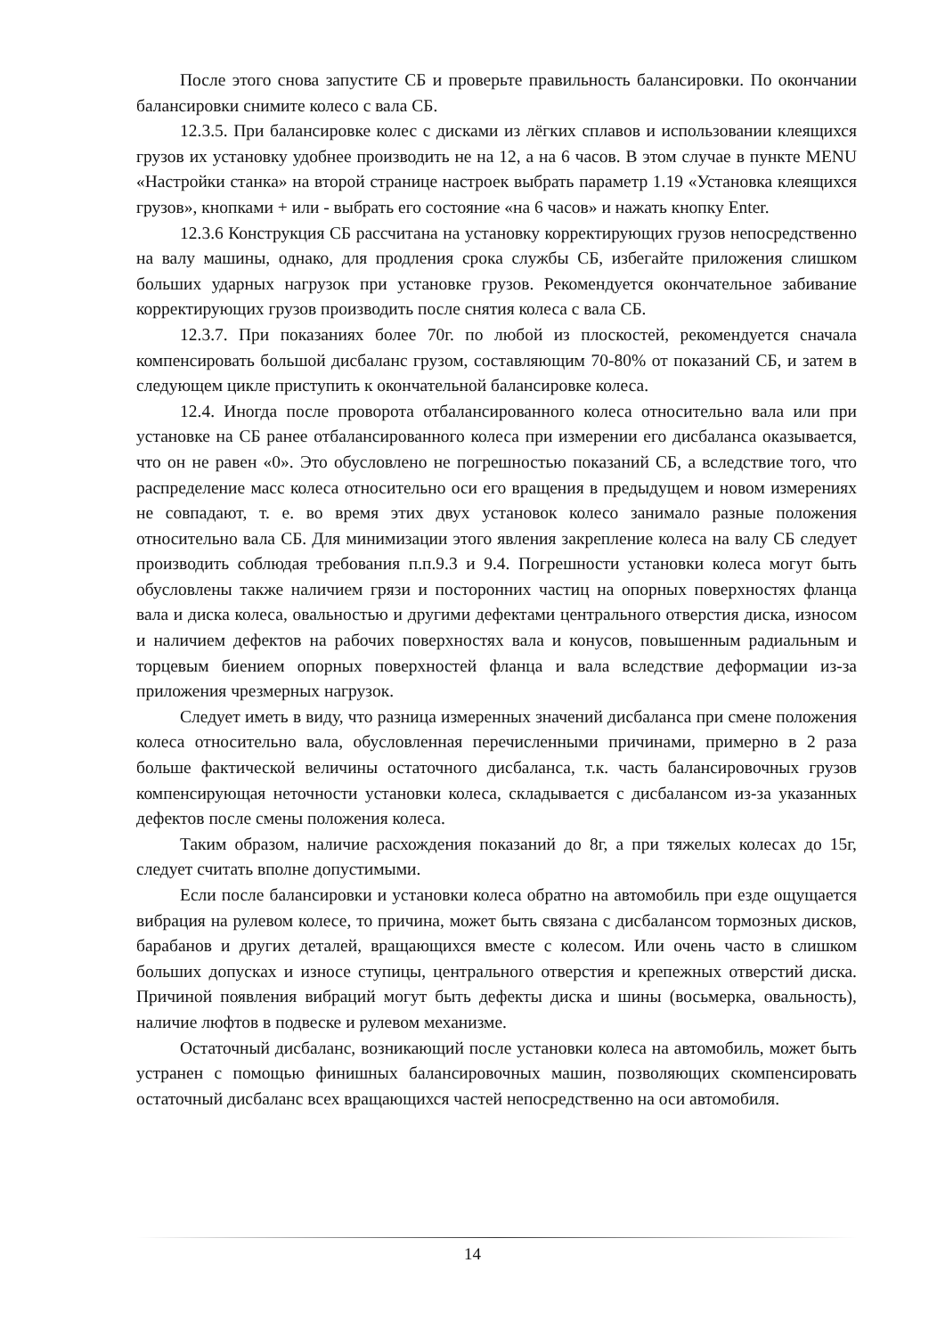После этого снова запустите СБ и проверьте правильность балансировки. По окончании балансировки снимите колесо с вала СБ.
12.3.5. При балансировке колес с дисками из лёгких сплавов и использовании клеящихся грузов их установку удобнее производить не на 12, а на 6 часов. В этом случае в пункте MENU «Настройки станка» на второй странице настроек выбрать параметр 1.19 «Установка клеящихся грузов», кнопками + или - выбрать его состояние «на 6 часов» и нажать кнопку Enter.
12.3.6 Конструкция СБ рассчитана на установку корректирующих грузов непосредственно на валу машины, однако, для продления срока службы СБ, избегайте приложения слишком больших ударных нагрузок при установке грузов. Рекомендуется окончательное забивание корректирующих грузов производить после снятия колеса с вала СБ.
12.3.7. При показаниях более 70г. по любой из плоскостей, рекомендуется сначала компенсировать большой дисбаланс грузом, составляющим 70-80% от показаний СБ, и затем в следующем цикле приступить к окончательной балансировке колеса.
12.4. Иногда после проворота отбалансированного колеса относительно вала или при установке на СБ ранее отбалансированного колеса при измерении его дисбаланса оказывается, что он не равен «0». Это обусловлено не погрешностью показаний СБ, а вследствие того, что распределение масс колеса относительно оси его вращения в предыдущем и новом измерениях не совпадают, т. е. во время этих двух установок колесо занимало разные положения относительно вала СБ. Для минимизации этого явления закрепление колеса на валу СБ следует производить соблюдая требования п.п.9.3 и 9.4. Погрешности установки колеса могут быть обусловлены также наличием грязи и посторонних частиц на опорных поверхностях фланца вала и диска колеса, овальностью и другими дефектами центрального отверстия диска, износом и наличием дефектов на рабочих поверхностях вала и конусов, повышенным радиальным и торцевым биением опорных поверхностей фланца и вала вследствие деформации из-за приложения чрезмерных нагрузок.
Следует иметь в виду, что разница измеренных значений дисбаланса при смене положения колеса относительно вала, обусловленная перечисленными причинами, примерно в 2 раза больше фактической величины остаточного дисбаланса, т.к. часть балансировочных грузов компенсирующая неточности установки колеса, складывается с дисбалансом из-за указанных дефектов после смены положения колеса.
Таким образом, наличие расхождения показаний до 8г, а при тяжелых колесах до 15г, следует считать вполне допустимыми.
Если после балансировки и установки колеса обратно на автомобиль при езде ощущается вибрация на рулевом колесе, то причина, может быть связана с дисбалансом тормозных дисков, барабанов и других деталей, вращающихся вместе с колесом. Или очень часто в слишком больших допусках и износе ступицы, центрального отверстия и крепежных отверстий диска. Причиной появления вибраций могут быть дефекты диска и шины (восьмерка, овальность), наличие люфтов в подвеске и рулевом механизме.
Остаточный дисбаланс, возникающий после установки колеса на автомобиль, может быть устранен с помощью финишных балансировочных машин, позволяющих скомпенсировать остаточный дисбаланс всех вращающихся частей непосредственно на оси автомобиля.
14